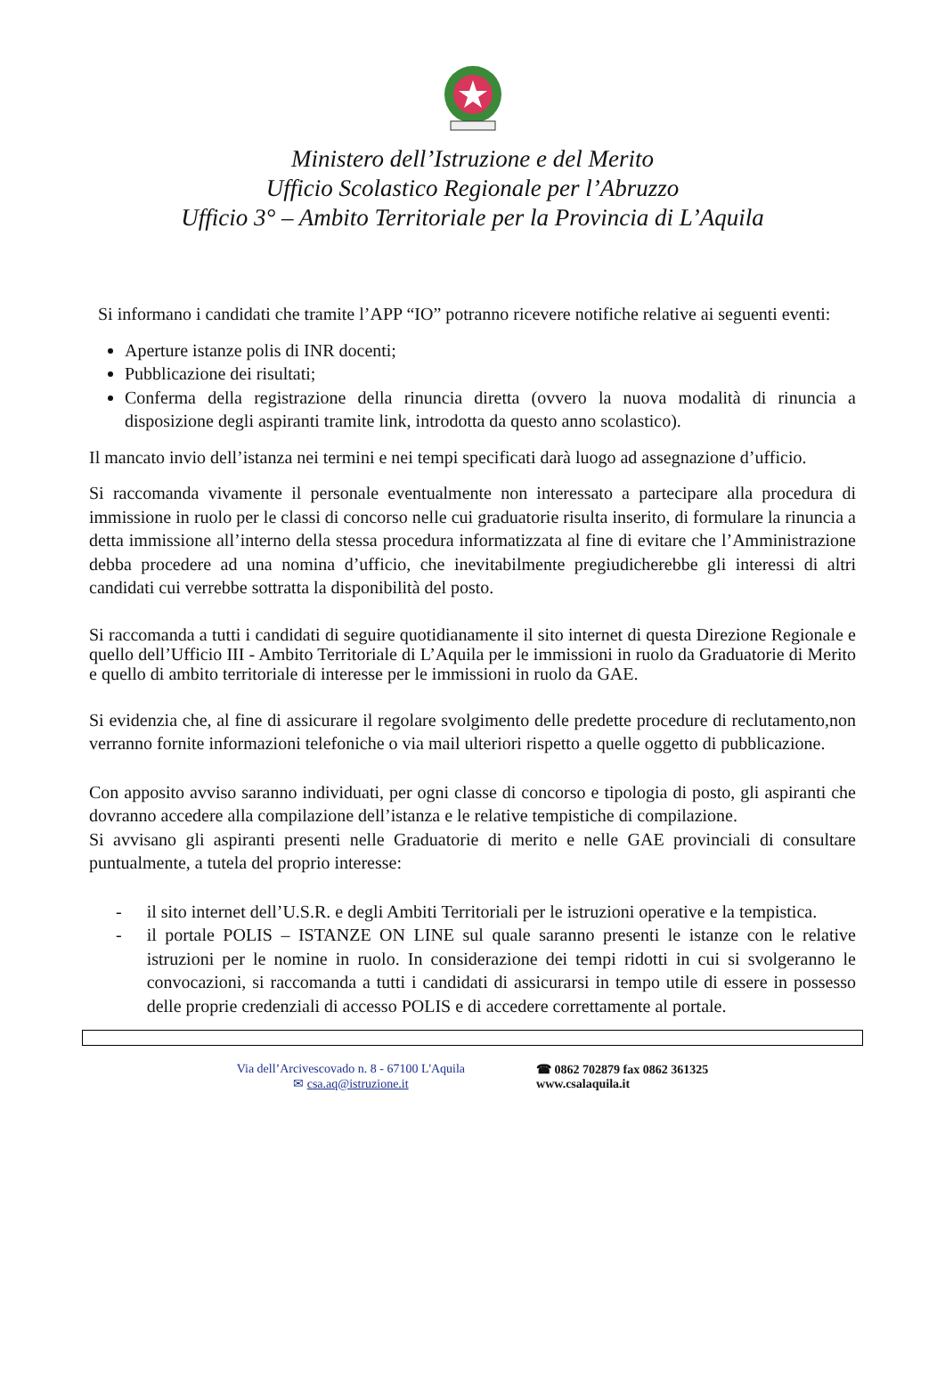Ministero dell’Istruzione e del Merito
Ufficio Scolastico Regionale per l’Abruzzo
Ufficio 3° – Ambito Territoriale per la Provincia di L’Aquila
Si informano i candidati che tramite l’APP “IO” potranno ricevere notifiche relative ai seguenti eventi:
Aperture istanze polis di INR docenti;
Pubblicazione dei risultati;
Conferma della registrazione della rinuncia diretta (ovvero la nuova modalità di rinuncia a disposizione degli aspiranti tramite link, introdotta da questo anno scolastico).
Il mancato invio dell’istanza nei termini e nei tempi specificati darà luogo ad assegnazione d’ufficio.
Si raccomanda vivamente il personale eventualmente non interessato a partecipare alla procedura di immissione in ruolo per le classi di concorso nelle cui graduatorie risulta inserito, di formulare la rinuncia a detta immissione all’interno della stessa procedura informatizzata al fine di evitare che l’Amministrazione debba procedere ad una nomina d’ufficio, che inevitabilmente pregiudicherebbe gli interessi di altri candidati cui verrebbe sottratta la disponibilità del posto.
Si raccomanda a tutti i candidati di seguire quotidianamente il sito internet di questa Direzione Regionale e quello dell’Ufficio III - Ambito Territoriale di L’Aquila per le immissioni in ruolo da Graduatorie di Merito e quello di ambito territoriale di interesse per le immissioni in ruolo da GAE.
Si evidenzia che, al fine di assicurare il regolare svolgimento delle predette procedure di reclutamento,non verranno fornite informazioni telefoniche o via mail ulteriori rispetto a quelle oggetto di pubblicazione.
Con apposito avviso saranno individuati, per ogni classe di concorso e tipologia di posto, gli aspiranti che dovranno accedere alla compilazione dell’istanza e le relative tempistiche di compilazione.
Si avvisano gli aspiranti presenti nelle Graduatorie di merito e nelle GAE provinciali di consultare puntualmente, a tutela del proprio interesse:
- il sito internet dell’U.S.R. e degli Ambiti Territoriali per le istruzioni operative e la tempistica.
- il portale POLIS – ISTANZE ON LINE sul quale saranno presenti le istanze con le relative istruzioni per le nomine in ruolo. In considerazione dei tempi ridotti in cui si svolgeranno le convocazioni, si raccomanda a tutti i candidati di assicurarsi in tempo utile di essere in possesso delle proprie credenziali di accesso POLIS e di accedere correttamente al portale.
Via dell’Arcivescovado n. 8 - 67100 L'Aquila
✉ csa.aq@istruzione.it
☎ 0862 702879 fax 0862 361325
www.csalaquila.it